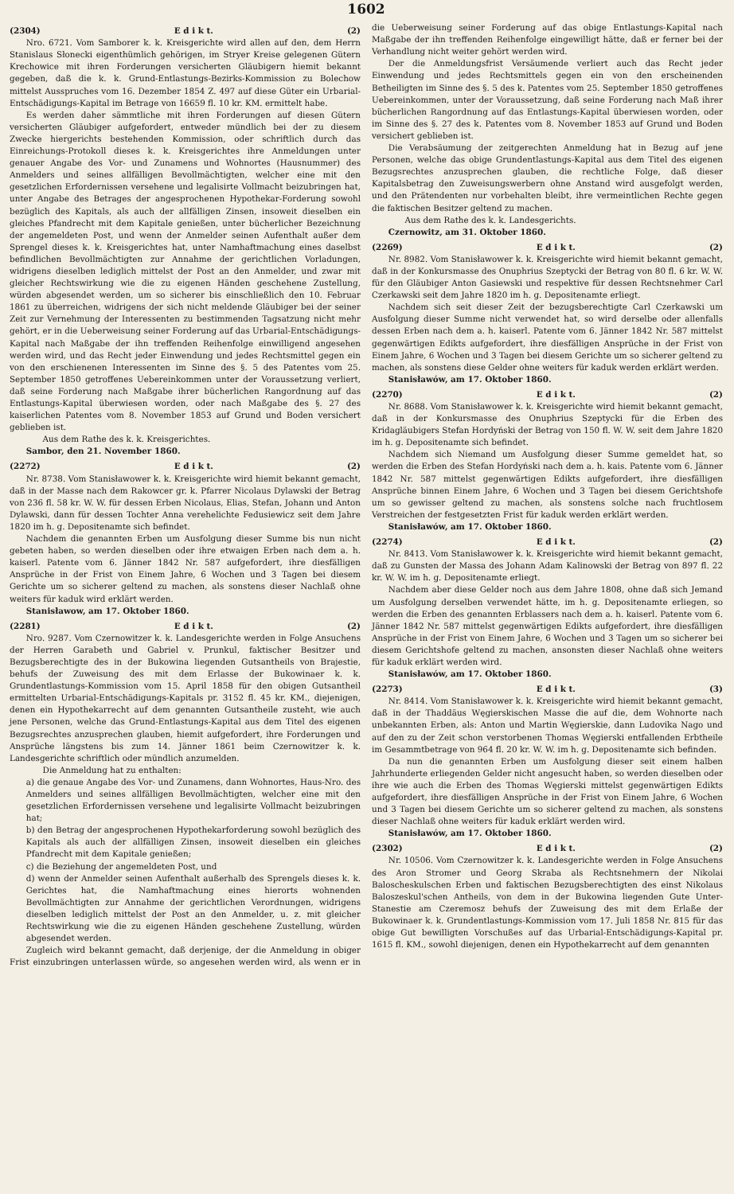1602
(2304) E d i k t. (2)
Nro. 6721. Vom Samborer k. k. Kreisgerichte wird allen auf den, dem Herrn Stanislaus Słonecki eigenthümlich gehörigen, im Stryer Kreise gelegenen Gütern Krechowice mit ihren Forderungen versicherten Gläubigern hiemit bekannt gegeben, daß die k. k. Grund-Entlastungs-Bezirks-Kommission zu Bolechow mittelst Ausspruches vom 16. Dezember 1854 Z. 497 auf diese Güter ein Urbarial-Entschädigungs-Kapital im Betrage von 16659 fl. 10 kr. KM. ermittelt habe.
Es werden daher sämmtliche mit ihren Forderungen auf diesen Gütern versicherten Gläubiger aufgefordert, entweder mündlich bei der zu diesem Zwecke hiergerichts bestehenden Kommission, oder schriftlich durch das Einreichungs-Protokoll dieses k. k. Kreisgerichtes ihre Anmeldungen unter genauer Angabe des Vor- und Zunamens und Wohnortes (Hausnummer) des Anmelders und seines allfälligen Bevollmächtigten, welcher eine mit den gesetzlichen Erfordernissen versehene und legalisirte Vollmacht beizubringen hat, unter Angabe des Betrages der angesprochenen Hypothekar-Forderung sowohl bezüglich des Kapitals, als auch der allfälligen Zinsen, insoweit dieselben ein gleiches Pfandrecht mit dem Kapitale genießen, unter bücherlicher Bezeichnung der angemeldeten Post, und wenn der Anmelder seinen Aufenthalt außer dem Sprengel dieses k. k. Kreisgerichtes hat, unter Namhaftmachung eines daselbst befindlichen Bevollmächtigten zur Annahme der gerichtlichen Vorladungen, widrigens dieselben lediglich mittelst der Post an den Anmelder, und zwar mit gleicher Rechtswirkung wie die zu eigenen Händen geschehene Zustellung, würden abgesendet werden, um so sicherer bis einschließlich den 10. Februar 1861 zu überreichen, widrigens der sich nicht meldende Gläubiger bei der seiner Zeit zur Vernehmung der Interessenten zu bestimmenden Tagsatzung nicht mehr gehört, er in die Ueberweisung seiner Forderung auf das Urbarial-Entschädigungs-Kapital nach Maßgabe der ihn treffenden Reihenfolge einwilligend angesehen werden wird, und das Recht jeder Einwendung und jedes Rechtsmittel gegen ein von den erschienenen Interessenten im Sinne des §. 5 des Patentes vom 25. September 1850 getroffenes Uebereinkommen unter der Voraussetzung verliert, daß seine Forderung nach Maßgabe ihrer bücherlichen Rangordnung auf das Entlastungs-Kapital überwiesen worden, oder nach Maßgabe des §. 27 des kaiserlichen Patentes vom 8. November 1853 auf Grund und Boden versichert geblieben ist.
Aus dem Rathe des k. k. Kreisgerichtes.
Sambor, den 21. November 1860.
(2272) E d i k t. (2)
Nr. 8738. Vom Stanisławower k. k. Kreisgerichte wird hiemit bekannt gemacht, daß in der Masse nach dem Rakowcer gr. k. Pfarrer Nicolaus Dylawski der Betrag von 236 fl. 58 kr. W. W. für dessen Erben Nicolaus, Elias, Stefan, Johann und Anton Dylawski, dann für dessen Tochter Anna verehelichte Fedusiewicz seit dem Jahre 1820 im h. g. Depositenamte sich befindet.
Nachdem die genannten Erben um Ausfolgung dieser Summe bis nun nicht gebeten haben, so werden dieselben oder ihre etwaigen Erben nach dem a. h. kaiserl. Patente vom 6. Jänner 1842 Nr. 587 aufgefordert, ihre diesfälligen Ansprüche in der Frist von Einem Jahre, 6 Wochen und 3 Tagen bei diesem Gerichte um so sicherer geltend zu machen, als sonstens dieser Nachlaß ohne weiters für kaduk wird erklärt werden.
Stanisławow, am 17. Oktober 1860.
(2281) E d i k t. (2)
Nro. 9287. Vom Czernowitzer k. k. Landesgerichte werden in Folge Ansuchens der Herren Garabeth und Gabriel v. Prunkul, faktischer Besitzer und Bezugsberechtigte des in der Bukowina liegenden Gutsantheils von Brajestie, behufs der Zuweisung des mit dem Erlasse der Bukowinaer k. k. Grundentlastungs-Kommission vom 15. April 1858 für den obigen Gutsantheil ermittelten Urbarial-Entschädigungs-Kapitals pr. 3152 fl. 45 kr. KM., diejenigen, denen ein Hypothekarrecht auf dem genannten Gutsantheile zusteht, wie auch jene Personen, welche das Grund-Entlastungs-Kapital aus dem Titel des eigenen Bezugsrechtes anzusprechen glauben, hiemit aufgefordert, ihre Forderungen und Ansprüche längstens bis zum 14. Jänner 1861 beim Czernowitzer k. k. Landesgerichte schriftlich oder mündlich anzumelden.
Die Anmeldung hat zu enthalten:
a) die genaue Angabe des Vor- und Zunamens, dann Wohnortes, Haus-Nro. des Anmelders und seines allfälligen Bevollmächtigten, welcher eine mit den gesetzlichen Erfordernissen versehene und legalisirte Vollmacht beizubringen hat;
b) den Betrag der angesprochenen Hypothekarforderung sowohl bezüglich des Kapitals als auch der allfälligen Zinsen, insoweit dieselben ein gleiches Pfandrecht mit dem Kapitale genießen;
c) die Beziehung der angemeldeten Post, und
d) wenn der Anmelder seinen Aufenthalt außerhalb des Sprengels dieses k. k. Gerichtes hat, die Namhaftmachung eines hierorts wohnenden Bevollmächtigten zur Annahme der gerichtlichen Verordnungen, widrigens dieselben lediglich mittelst der Post an den Anmelder, u. z. mit gleicher Rechtswirkung wie die zu eigenen Händen geschehene Zustellung, würden abgesendet werden.
Zugleich wird bekannt gemacht, daß derjenige, der die Anmeldung in obiger Frist einzubringen unterlassen würde, so angesehen werden wird, als wenn er in die Ueberweisung seiner Forderung auf das obige Entlastungs-Kapital nach Maßgabe der ihn treffenden Reihenfolge eingewilligt hätte, daß er ferner bei der Verhandlung nicht weiter gehört werden wird.
Der die Anmeldungsfrist Versäumende verliert auch das Recht jeder Einwendung und jedes Rechtsmittels gegen ein von den erscheinenden Betheiligten im Sinne des §. 5 des k. Patentes vom 25. September 1850 getroffenes Uebereinkommen, unter der Voraussetzung, daß seine Forderung nach Maß ihrer bücherlichen Rangordnung auf das Entlastungs-Kapital überwiesen worden, oder im Sinne des §. 27 des k. Patentes vom 8. November 1853 auf Grund und Boden versichert geblieben ist.
Die Verabsäumung der zeitgerechten Anmeldung hat in Bezug auf jene Personen, welche das obige Grundentlastungs-Kapital aus dem Titel des eigenen Bezugsrechtes anzusprechen glauben, die rechtliche Folge, daß dieser Kapitalsbetrag den Zuweisungswerbern ohne Anstand wird ausgefolgt werden, und den Prätendenten nur vorbehalten bleibt, ihre vermeintlichen Rechte gegen die faktischen Besitzer geltend zu machen.
Aus dem Rathe des k. k. Landesgerichts.
Czernowitz, am 31. Oktober 1860.
(2269) E d i k t. (2)
Nr. 8982. Vom Stanisławower k. k. Kreisgerichte wird hiemit bekannt gemacht, daß in der Konkursmasse des Onuphrius Szeptycki der Betrag von 80 fl. 6 kr. W. W. für den Gläubiger Anton Gasiewski und respektive für dessen Rechtsnehmer Carl Czerkawski seit dem Jahre 1820 im h. g. Depositenamte erliegt.
Nachdem sich seit dieser Zeit der bezugsberechtigte Carl Czerkawski um Ausfolgung dieser Summe nicht verwendet hat, so wird derselbe oder allenfalls dessen Erben nach dem a. h. kaiserl. Patente vom 6. Jänner 1842 Nr. 587 mittelst gegenwärtigen Edikts aufgefordert, ihre diesfälligen Ansprüche in der Frist von Einem Jahre, 6 Wochen und 3 Tagen bei diesem Gerichte um so sicherer geltend zu machen, als sonstens diese Gelder ohne weiters für kaduk werden erklärt werden.
Stanisławów, am 17. Oktober 1860.
(2270) E d i k t. (2)
Nr. 8688. Vom Stanisławower k. k. Kreisgerichte wird hiemit bekannt gemacht, daß in der Konkursmasse des Onuphrius Szeptycki für die Erben des Kridagläubigers Stefan Hordyński der Betrag von 150 fl. W. W. seit dem Jahre 1820 im h. g. Depositenamte sich befindet.
Nachdem sich Niemand um Ausfolgung dieser Summe gemeldet hat, so werden die Erben des Stefan Hordyński nach dem a. h. kais. Patente vom 6. Jänner 1842 Nr. 587 mittelst gegenwärtigen Edikts aufgefordert, ihre diesfälligen Ansprüche binnen Einem Jahre, 6 Wochen und 3 Tagen bei diesem Gerichtshofe um so gewisser geltend zu machen, als sonstens solche nach fruchtlosem Verstreichen der festgesetzten Frist für kaduk werden erklärt werden.
Stanisławów, am 17. Oktober 1860.
(2274) E d i k t. (2)
Nr. 8413. Vom Stanisławower k. k. Kreisgerichte wird hiemit bekannt gemacht, daß zu Gunsten der Massa des Johann Adam Kalinowski der Betrag von 897 fl. 22 kr. W. W. im h. g. Depositenamte erliegt.
Nachdem aber diese Gelder noch aus dem Jahre 1808, ohne daß sich Jemand um Ausfolgung derselben verwendet hätte, im h. g. Depositenamte erliegen, so werden die Erben des genannten Erblassers nach dem a. h. kaiserl. Patente vom 6. Jänner 1842 Nr. 587 mittelst gegenwärtigen Edikts aufgefordert, ihre diesfälligen Ansprüche in der Frist von Einem Jahre, 6 Wochen und 3 Tagen um so sicherer bei diesem Gerichtshofe geltend zu machen, ansonsten dieser Nachlaß ohne weiters für kaduk erklärt werden wird.
Stanisławów, am 17. Oktober 1860.
(2273) E d i k t. (3)
Nr. 8414. Vom Stanisławower k. k. Kreisgerichte wird hiemit bekannt gemacht, daß in der Thaddäus Węgierskischen Masse die auf die, dem Wohnorte nach unbekannten Erben, als: Anton und Martin Węgierskie, dann Ludovika Nago und auf den zu der Zeit schon verstorbenen Thomas Węgierski entfallenden Erbtheile im Gesammtbetrage von 964 fl. 20 kr. W. W. im h. g. Depositenamte sich befinden.
Da nun die genannten Erben um Ausfolgung dieser seit einem halben Jahrhunderte erliegenden Gelder nicht angesucht haben, so werden dieselben oder ihre wie auch die Erben des Thomas Węgierski mittelst gegenwärtigen Edikts aufgefordert, ihre diesfälligen Ansprüche in der Frist von Einem Jahre, 6 Wochen und 3 Tagen bei diesem Gerichte um so sicherer geltend zu machen, als sonstens dieser Nachlaß ohne weiters für kaduk erklärt werden wird.
Stanisławów, am 17. Oktober 1860.
(2302) E d i k t. (2)
Nr. 10506. Vom Czernowitzer k. k. Landesgerichte werden in Folge Ansuchens des Aron Stromer und Georg Skraba als Rechtsnehmern der Nikolai Baloscheskulschen Erben und faktischen Bezugsberechtigten des einst Nikolaus Baloszeskul'schen Antheils, von dem in der Bukowina liegenden Gute Unter-Stanestie am Czeremosz behufs der Zuweisung des mit dem Erlaße der Bukowinaer k. k. Grundentlastungs-Kommission vom 17. Juli 1858 Nr. 815 für das obige Gut bewilligten Vorschußes auf das Urbarial-Entschädigungs-Kapital pr. 1615 fl. KM., sowohl diejenigen, denen ein Hypothekarrecht auf dem genannten